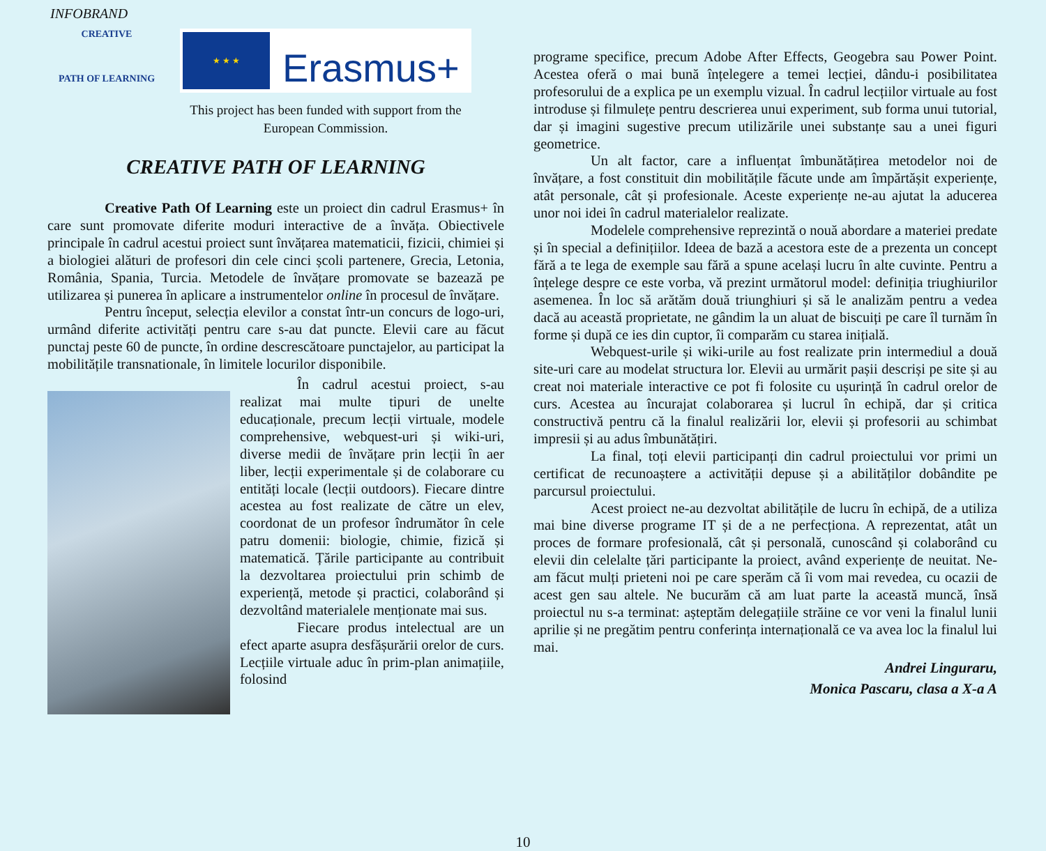INFOBRAND
CREATIVE
PATH OF LEARNING
★ ★ ★
Erasmus+
This project has been funded with support from the
European Commission.
CREATIVE PATH OF LEARNING
Creative Path Of Learning este un proiect din cadrul Erasmus+ în care sunt promovate diferite moduri interactive de a învăța. Obiectivele principale în cadrul acestui proiect sunt învățarea matematicii, fizicii, chimiei și a biologiei alături de profesori din cele cinci școli partenere, Grecia, Letonia, România, Spania, Turcia. Metodele de învățare promovate se bazează pe utilizarea și punerea în aplicare a instrumentelor online în procesul de învățare.
Pentru început, selecția elevilor a constat într-un concurs de logo-uri, urmând diferite activități pentru care s-au dat puncte. Elevii care au făcut punctaj peste 60 de puncte, în ordine descrescătoare punctajelor, au participat la mobilitățile transnationale, în limitele locurilor disponibile.
În cadrul acestui proiect, s-au realizat mai multe tipuri de unelte educaționale, precum lecții virtuale, modele comprehensive, webquest-uri și wiki-uri, diverse medii de învățare prin lecții în aer liber, lecții experimentale și de colaborare cu entități locale (lecții outdoors). Fiecare dintre acestea au fost realizate de către un elev, coordonat de un profesor îndrumător în cele patru domenii: biologie, chimie, fizică și matematică. Țările participante au contribuit la dezvoltarea proiectului prin schimb de experiență, metode și practici, colaborând și dezvoltând materialele menționate mai sus.
Fiecare produs intelectual are un efect aparte asupra desfășurării orelor de curs. Lecțiile virtuale aduc în prim-plan animațiile, folosind
programe specifice, precum Adobe After Effects, Geogebra sau Power Point. Acestea oferă o mai bună înțelegere a temei lecției, dându-i posibilitatea profesorului de a explica pe un exemplu vizual. În cadrul lecțiilor virtuale au fost introduse și filmulețe pentru descrierea unui experiment, sub forma unui tutorial, dar și imagini sugestive precum utilizările unei substanțe sau a unei figuri geometrice.
Un alt factor, care a influențat îmbunătățirea metodelor noi de învățare, a fost constituit din mobilitățile făcute unde am împărtășit experiențe, atât personale, cât și profesionale. Aceste experiențe ne-au ajutat la aducerea unor noi idei în cadrul materialelor realizate.
Modelele comprehensive reprezintă o nouă abordare a materiei predate și în special a definițiilor. Ideea de bază a acestora este de a prezenta un concept fără a te lega de exemple sau fără a spune același lucru în alte cuvinte. Pentru a înțelege despre ce este vorba, vă prezint următorul model: definiția triughiurilor asemenea. În loc să arătăm două triunghiuri și să le analizăm pentru a vedea dacă au această proprietate, ne gândim la un aluat de biscuiți pe care îl turnăm în forme și după ce ies din cuptor, îi comparăm cu starea inițială.
Webquest-urile și wiki-urile au fost realizate prin intermediul a două site-uri care au modelat structura lor. Elevii au urmărit pașii descriși pe site și au creat noi materiale interactive ce pot fi folosite cu ușurință în cadrul orelor de curs. Acestea au încurajat colaborarea și lucrul în echipă, dar și critica constructivă pentru că la finalul realizării lor, elevii și profesorii au schimbat impresii și au adus îmbunătățiri.
La final, toți elevii participanți din cadrul proiectului vor primi un certificat de recunoaștere a activității depuse și a abilităților dobândite pe parcursul proiectului.
Acest proiect ne-au dezvoltat abilitățile de lucru în echipă, de a utiliza mai bine diverse programe IT și de a ne perfecționa. A reprezentat, atât un proces de formare profesională, cât și personală, cunoscând și colaborând cu elevii din celelalte țări participante la proiect, având experiențe de neuitat. Ne-am făcut mulți prieteni noi pe care sperăm că îi vom mai revedea, cu ocazii de acest gen sau altele. Ne bucurăm că am luat parte la această muncă, însă proiectul nu s-a terminat: așteptăm delegațiile străine ce vor veni la finalul lunii aprilie și ne pregătim pentru conferința internațională ce va avea loc la finalul lui mai.
Andrei Linguraru,
Monica Pascaru, clasa a X-a A
10